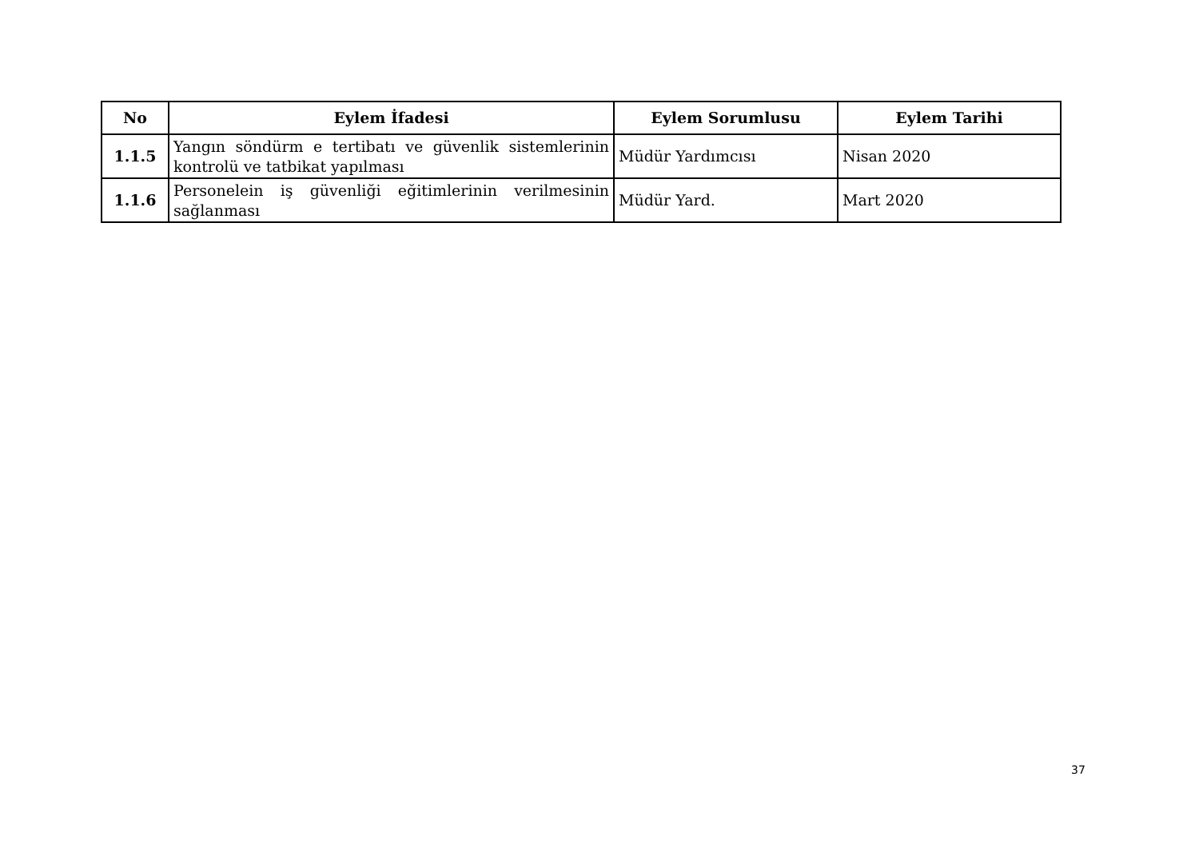| No | Eylem İfadesi | Eylem Sorumlusu | Eylem Tarihi |
| --- | --- | --- | --- |
| 1.1.5 | Yangın söndürm e tertibatı ve güvenlik sistemlerinin kontrolü ve tatbikat yapılması | Müdür Yardımcısı | Nisan 2020 |
| 1.1.6 | Personelein iş güvenliği eğitimlerinin verilmesinin sağlanması | Müdür Yard. | Mart 2020 |
37